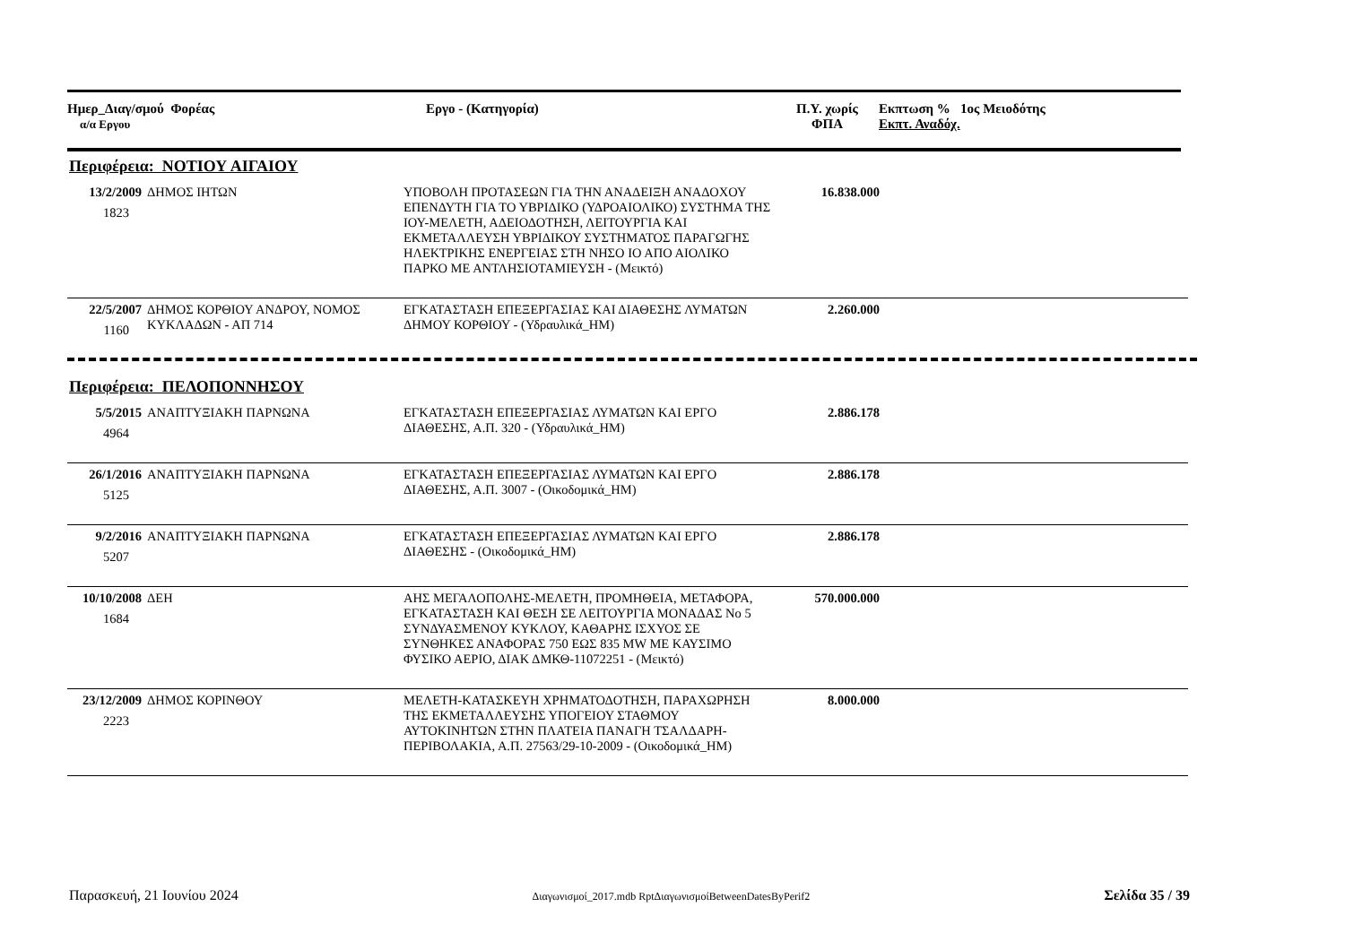Ημερ_Διαγ/σμού Φορέας
α/α Εργου
Εργο - (Κατηγορία) Π.Υ. χωρίς
ΦΠΑ
Εκπτωση % 1ος Μειοδότης
Εκπτ. Αναδόχ.
Περιφέρεια: ΝΟΤΙΟΥ ΑΙΓΑΙΟΥ
| 13/2/2009 1823 | ΔΗΜΟΣ ΙΗΤΩΝ | ΥΠΟΒΟΛΗ ΠΡΟΤΑΣΕΩΝ ΓΙΑ ΤΗΝ ΑΝΑΔΕΙΞΗ ΑΝΑΔΟΧΟΥ ΕΠΕΝΔΥΤΗ ΓΙΑ ΤΟ ΥΒΡΙΔΙΚΟ (ΥΔΡΟΑΙΟΛΙΚΟ) ΣΥΣΤΗΜΑ ΤΗΣ ΙΟΥ-ΜΕΛΕΤΗ, ΑΔΕΙΟΔΟΤΗΣΗ, ΛΕΙΤΟΥΡΓΙΑ ΚΑΙ ΕΚΜΕΤΑΛΛΕΥΣΗ ΥΒΡΙΔΙΚΟΥ ΣΥΣΤΗΜΑΤΟΣ ΠΑΡΑΓΩΓΗΣ ΗΛΕΚΤΡΙΚΗΣ ΕΝΕΡΓΕΙΑΣ ΣΤΗ ΝΗΣΟ ΙΟ ΑΠΟ ΑΙΟΛΙΚΟ ΠΑΡΚΟ ΜΕ ΑΝΤΛΗΣΙΟΤΑΜΙΕΥΣΗ - (Μεικτό) | 16.838.000 | |
| 22/5/2007 1160 | ΔΗΜΟΣ ΚΟΡΘΙΟΥ ΑΝΔΡΟΥ, ΝΟΜΟΣ ΚΥΚΛΑΔΩΝ - ΑΠ 714 | ΕΓΚΑΤΑΣΤΑΣΗ ΕΠΕΞΕΡΓΑΣΙΑΣ ΚΑΙ ΔΙΑΘΕΣΗΣ ΛΥΜΑΤΩΝ ΔΗΜΟΥ ΚΟΡΘΙΟΥ - (Υδραυλικά_ΗΜ) | 2.260.000 | |
Περιφέρεια: ΠΕΛΟΠΟΝΝΗΣΟΥ
| 5/5/2015 4964 | ΑΝΑΠΤΥΞΙΑΚΗ ΠΑΡΝΩΝΑ | ΕΓΚΑΤΑΣΤΑΣΗ ΕΠΕΞΕΡΓΑΣΙΑΣ ΛΥΜΑΤΩΝ ΚΑΙ ΕΡΓΟ ΔΙΑΘΕΣΗΣ, Α.Π. 320 - (Υδραυλικά_ΗΜ) | 2.886.178 | |
| 26/1/2016 5125 | ΑΝΑΠΤΥΞΙΑΚΗ ΠΑΡΝΩΝΑ | ΕΓΚΑΤΑΣΤΑΣΗ ΕΠΕΞΕΡΓΑΣΙΑΣ ΛΥΜΑΤΩΝ ΚΑΙ ΕΡΓΟ ΔΙΑΘΕΣΗΣ, Α.Π. 3007 - (Οικοδομικά_ΗΜ) | 2.886.178 | |
| 9/2/2016 5207 | ΑΝΑΠΤΥΞΙΑΚΗ ΠΑΡΝΩΝΑ | ΕΓΚΑΤΑΣΤΑΣΗ ΕΠΕΞΕΡΓΑΣΙΑΣ ΛΥΜΑΤΩΝ ΚΑΙ ΕΡΓΟ ΔΙΑΘΕΣΗΣ - (Οικοδομικά_ΗΜ) | 2.886.178 | |
| 10/10/2008 1684 | ΔΕΗ | ΑΗΣ ΜΕΓΑΛΟΠΟΛΗΣ-ΜΕΛΕΤΗ, ΠΡΟΜΗΘΕΙΑ, ΜΕΤΑΦΟΡΑ, ΕΓΚΑΤΑΣΤΑΣΗ ΚΑΙ ΘΕΣΗ ΣΕ ΛΕΙΤΟΥΡΓΙΑ ΜΟΝΑΔΑΣ Νο 5 ΣΥΝΔΥΑΣΜΕΝΟΥ ΚΥΚΛΟΥ, ΚΑΘΑΡΗΣ ΙΣΧΥΟΣ ΣΕ ΣΥΝΘΗΚΕΣ ΑΝΑΦΟΡΑΣ 750 ΕΩΣ 835 MW ΜΕ ΚΑΥΣΙΜΟ ΦΥΣΙΚΟ ΑΕΡΙΟ, ΔΙΑΚ ΔΜΚΘ-11072251 - (Μεικτό) | 570.000.000 | |
| 23/12/2009 2223 | ΔΗΜΟΣ ΚΟΡΙΝΘΟΥ | ΜΕΛΕΤΗ-ΚΑΤΑΣΚΕΥΗ ΧΡΗΜΑΤΟΔΟΤΗΣΗ, ΠΑΡΑΧΩΡΗΣΗ ΤΗΣ ΕΚΜΕΤΑΛΛΕΥΣΗΣ ΥΠΟΓΕΙΟΥ ΣΤΑΘΜΟΥ ΑΥΤΟΚΙΝΗΤΩΝ ΣΤΗΝ ΠΛΑΤΕΙΑ ΠΑΝΑΓΗ ΤΣΑΛΔΑΡΗ-ΠΕΡΙΒΟΛΑΚΙΑ, Α.Π. 27563/29-10-2009 - (Οικοδομικά_ΗΜ) | 8.000.000 | |
Παρασκευή, 21 Ιουνίου 2024 Διαγωνισμοί_2017.mdb RptΔιαγωνισμοίBetweenDatesByPerif2 Σελίδα 35 / 39